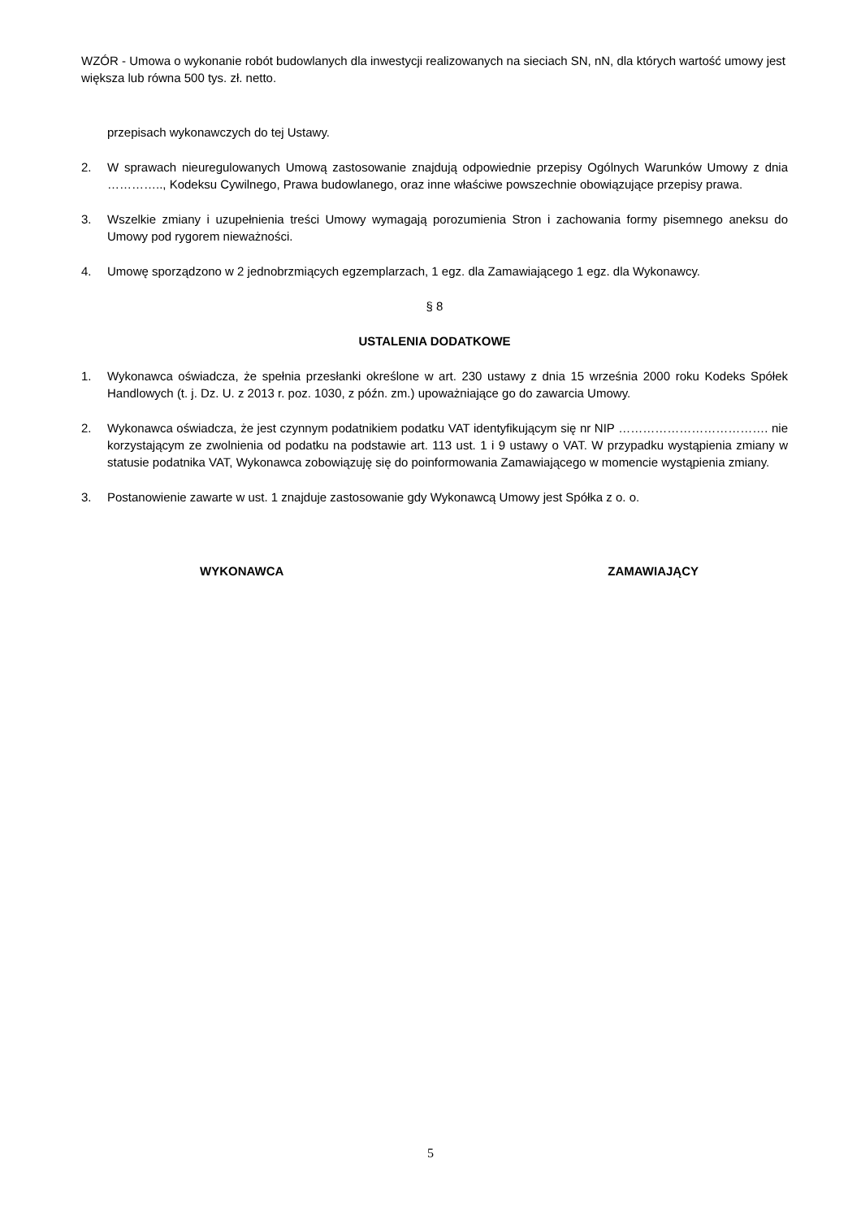WZÓR - Umowa o wykonanie robót budowlanych dla inwestycji realizowanych na sieciach SN, nN, dla których wartość umowy jest większa lub równa 500 tys. zł. netto.
przepisach wykonawczych do tej Ustawy.
2. W sprawach nieuregulowanych Umową zastosowanie znajdują odpowiednie przepisy Ogólnych Warunków Umowy z dnia ………….., Kodeksu Cywilnego, Prawa budowlanego, oraz inne właściwe powszechnie obowiązujące przepisy prawa.
3. Wszelkie zmiany i uzupełnienia treści Umowy wymagają porozumienia Stron i zachowania formy pisemnego aneksu do Umowy pod rygorem nieważności.
4. Umowę sporządzono w 2 jednobrzmiących egzemplarzach, 1 egz. dla Zamawiającego 1 egz. dla Wykonawcy.
§ 8
USTALENIA DODATKOWE
1. Wykonawca oświadcza, że spełnia przesłanki określone w art. 230 ustawy z dnia 15 września 2000 roku Kodeks Spółek Handlowych (t. j. Dz. U. z 2013 r. poz. 1030, z późn. zm.) upoważniające go do zawarcia Umowy.
2. Wykonawca oświadcza, że jest czynnym podatnikiem podatku VAT identyfikującym się nr NIP ………………………………. nie korzystającym ze zwolnienia od podatku na podstawie art. 113 ust. 1 i 9 ustawy o VAT. W przypadku wystąpienia zmiany w statusie podatnika VAT, Wykonawca zobowiązuję się do poinformowania Zamawiającego w momencie wystąpienia zmiany.
3. Postanowienie zawarte w ust. 1 znajduje zastosowanie gdy Wykonawcą Umowy jest Spółka z o. o.
WYKONAWCA ZAMAWIAJĄCY
5